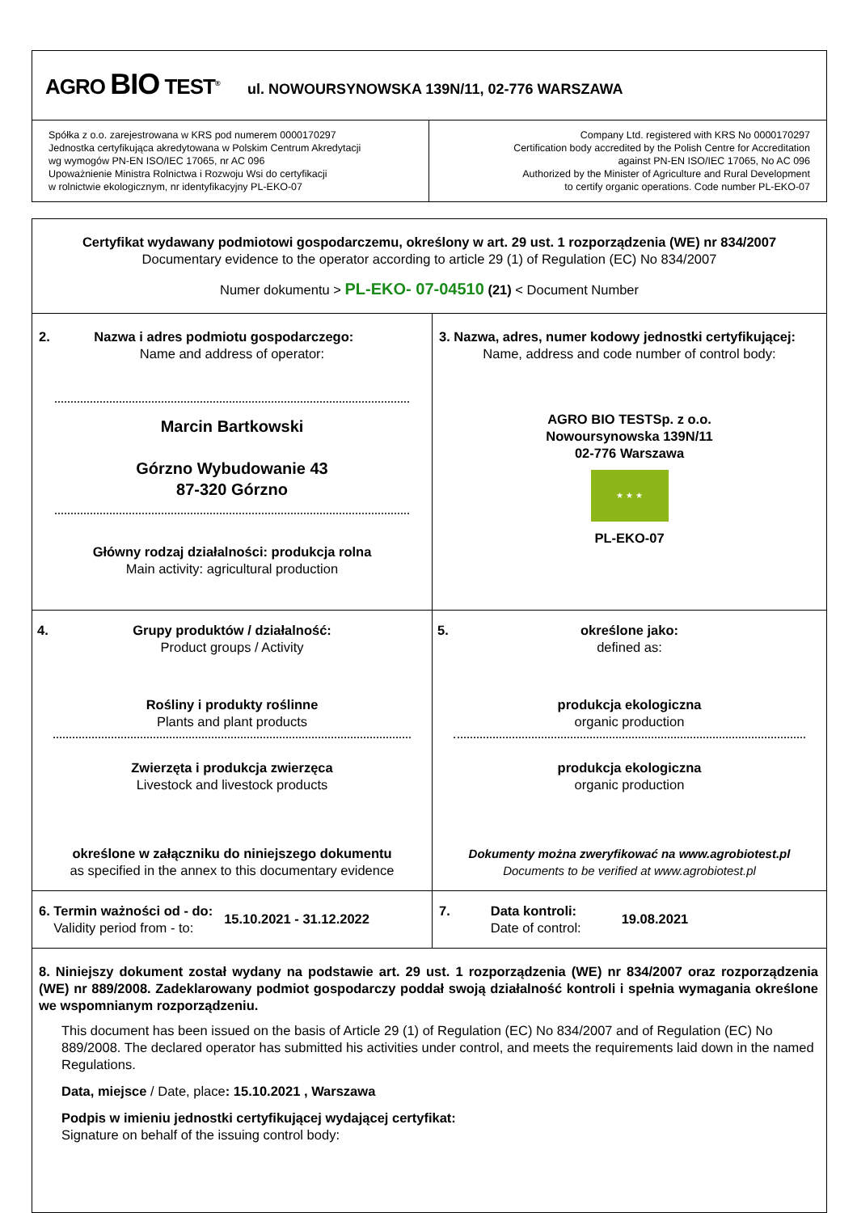| AGRO BIO TEST<sup>®</sup> ul. NOWOURSYNOWSKA 139N/11, 02-776 WARSZAWA | |
| Spółka z o.o. zarejestrowana w KRS pod numerem 0000170297 Jednostka certyfikująca akredytowana w Polskim Centrum Akredytacji wg wymogów PN-EN ISO/IEC 17065, nr AC 096 Upoważnienie Ministra Rolnictwa i Rozwoju Wsi do certyfikacji w rolnictwie ekologicznym, nr identyfikacyjny PL-EKO-07 | Company Ltd. registered with KRS No 0000170297 Certification body accredited by the Polish Centre for Accreditation against PN-EN ISO/IEC 17065, No AC 096 Authorized by the Minister of Agriculture and Rural Development to certify organic operations. Code number PL-EKO-07 |
| Certyfikat wydawany podmiotowi gospodarczemu, określony w art. 29 ust. 1 rozporządzenia (WE) nr 834/2007 Documentary evidence to the operator according to article 29 (1) of Regulation (EC) No 834/2007 Numer dokumentu > PL-EKO- 07-04510 (21) < Document Number | |
| 2. Nazwa i adres podmiotu gospodarczego: Name and address of operator: Marcin Bartkowski Górzno Wybudowanie 43 87-320 Górzno Główny rodzaj działalności: produkcja rolna Main activity: agricultural production | 3. Nazwa, adres, numer kodowy jednostki certyfikującej: Name, address and code number of control body: AGRO BIO TEST Sp. z o.o. Nowoursynowska 139N/11 02-776 Warszawa ★ ★ ★ PL-EKO-07 |
| 4. Grupy produktów / działalność: Product groups / Activity Rośliny i produkty roślinne Plants and plant products Zwierzęta i produkcja zwierzęca Livestock and livestock products określone w załączniku do niniejszego dokumentu as specified in the annex to this documentary evidence | 5. określone jako: defined as: produkcja ekologiczna organic production produkcja ekologiczna organic production Dokumenty można zweryfikować na www.agrobiotest.pl Documents to be verified at www.agrobiotest.pl |
| 6. Termin ważności od - do: Validity period from - to: 15.10.2021 - 31.12.2022 | 7. Data kontroli: Date of control: 19.08.2021 |
| 8. Niniejszy dokument został wydany na podstawie art. 29 ust. 1 rozporządzenia (WE) nr 834/2007 oraz rozporządzenia (WE) nr 889/2008. Zadeklarowany podmiot gospodarczy poddał swoją działalność kontroli i spełnia wymagania określone we wspomnianym rozporządzeniu. This document has been issued on the basis of Article 29 (1) of Regulation (EC) No 834/2007 and of Regulation (EC) No 889/2008. The declared operator has submitted his activities under control, and meets the requirements laid down in the named Regulations. Data, miejsce / Date, place : 15.10.2021 , Warszawa Podpis w imieniu jednostki certyfikującej wydającej certyfikat: Signature on behalf of the issuing control body: | |